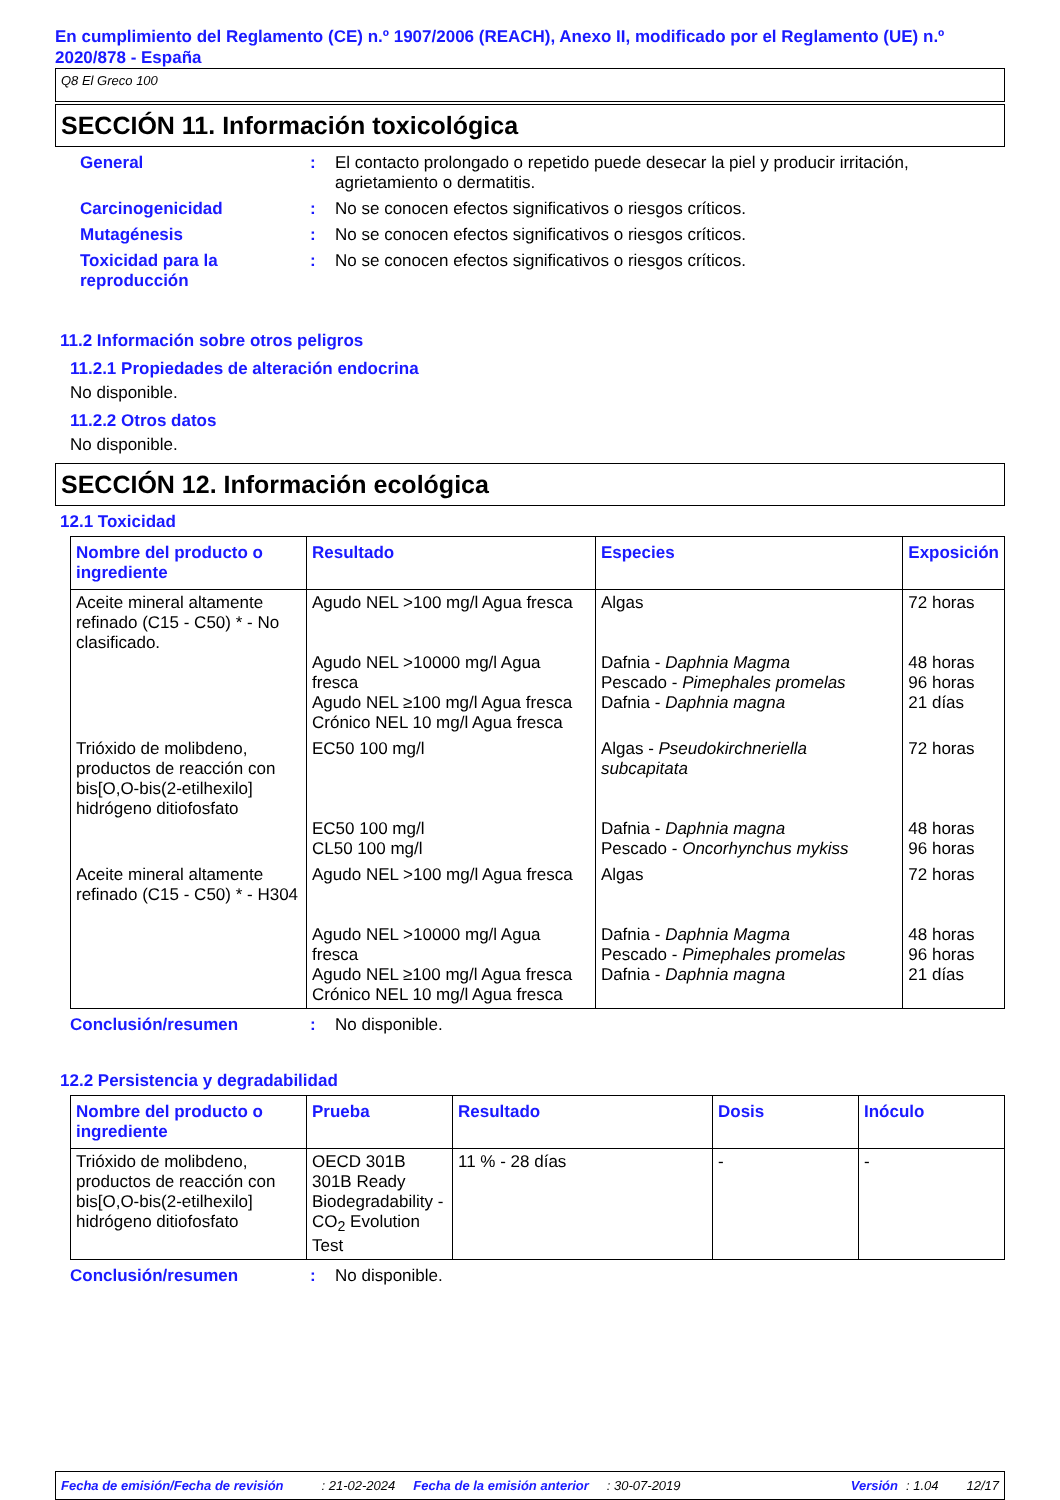En cumplimiento del Reglamento (CE) n.º 1907/2006 (REACH), Anexo II, modificado por el Reglamento (UE) n.º 2020/878 - España
Q8 El Greco 100
SECCIÓN 11. Información toxicológica
General : El contacto prolongado o repetido puede desecar la piel y producir irritación, agrietamiento o dermatitis.
Carcinogenicidad : No se conocen efectos significativos o riesgos críticos.
Mutagénesis : No se conocen efectos significativos o riesgos críticos.
Toxicidad para la reproducción
: No se conocen efectos significativos o riesgos críticos.
11.2 Información sobre otros peligros
11.2.1 Propiedades de alteración endocrina
No disponible.
11.2.2 Otros datos
No disponible.
SECCIÓN 12. Información ecológica
12.1 Toxicidad
| Nombre del producto o ingrediente | Resultado | Especies | Exposición |
| --- | --- | --- | --- |
| Aceite mineral altamente refinado (C15 - C50) * - No clasificado. | Agudo NEL >100 mg/l Agua fresca Agudo NEL >10000 mg/l Agua fresca Agudo NEL ≥100 mg/l Agua fresca Crónico NEL 10 mg/l Agua fresca | Algas Dafnia - Daphnia Magma Pescado - Pimephales promelas Dafnia - Daphnia magna | 72 horas 48 horas 96 horas 21 días |
| Trióxido de molibdeno, productos de reacción con bis[O,O-bis(2-etilhexilo] hidrógeno ditiofosfato | EC50 100 mg/l EC50 100 mg/l CL50 100 mg/l | Algas - Pseudokirchneriella subcapitata Dafnia - Daphnia magna Pescado - Oncorhynchus mykiss | 72 horas 48 horas 96 horas |
| Aceite mineral altamente refinado (C15 - C50) * - H304 | Agudo NEL >100 mg/l Agua fresca Agudo NEL >10000 mg/l Agua fresca Agudo NEL ≥100 mg/l Agua fresca Crónico NEL 10 mg/l Agua fresca | Algas Dafnia - Daphnia Magma Pescado - Pimephales promelas Dafnia - Daphnia magna | 72 horas 48 horas 96 horas 21 días |
Conclusión/resumen : No disponible.
12.2 Persistencia y degradabilidad
| Nombre del producto o ingrediente | Prueba | Resultado | Dosis | Inóculo |
| --- | --- | --- | --- | --- |
| Trióxido de molibdeno, productos de reacción con bis[O,O-bis(2-etilhexilo] hidrógeno ditiofosfato | OECD 301B 301B Ready Biodegradability - CO<sub>2</sub> Evolution Test | 11 % - 28 días | - | - |
Conclusión/resumen : No disponible.
Fecha de emisión/Fecha de revisión: 21-02-2024 Fecha de la emisión anterior: 30-07-2019 Versión: 1.04 12/17